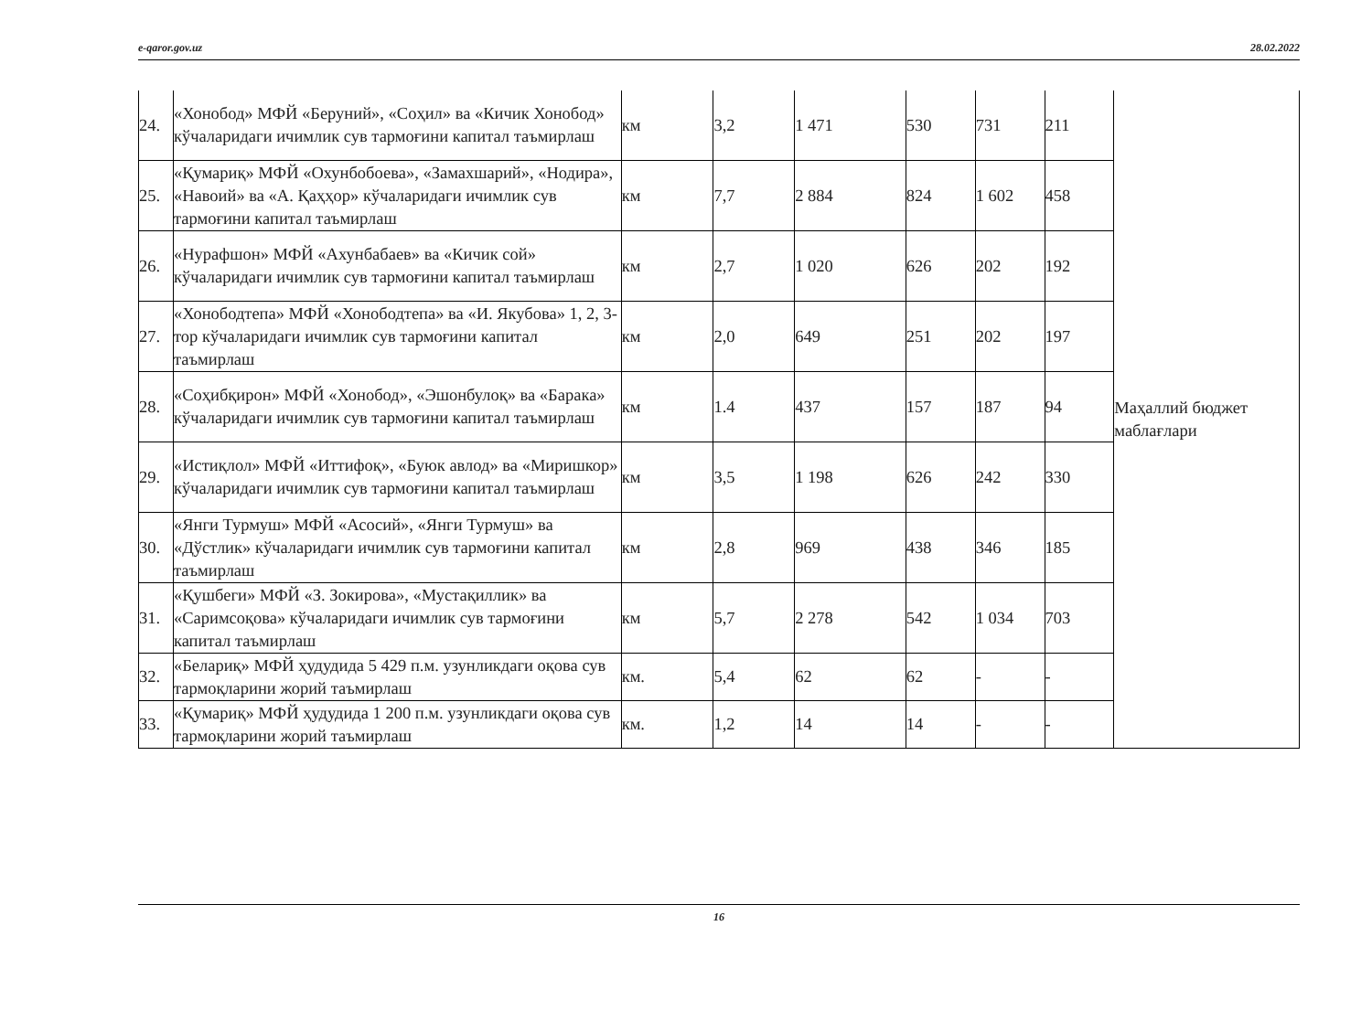e-qaror.gov.uz 28.02.2022
| 24. | «Хонобод» МФЙ «Беруний», «Соҳил» ва «Кичик Хонобод» кўчаларидаги ичимлик сув тармоғини капитал таъмирлаш | км | 3,2 | 1 471 | 530 | 731 | 211 | Маҳаллий бюджет маблағлари |
| 25. | «Қумариқ» МФЙ «Охунбобоева», «Замахшарий», «Нодира», «Навоий» ва «А. Қаҳҳор» кўчаларидаги ичимлик сув тармоғини капитал таъмирлаш | км | 7,7 | 2 884 | 824 | 1 602 | 458 | |
| 26. | «Нурафшон» МФЙ «Ахунбабаев» ва «Кичик сой» кўчаларидаги ичимлик сув тармоғини капитал таъмирлаш | км | 2,7 | 1 020 | 626 | 202 | 192 | |
| 27. | «Хонободтепа» МФЙ «Хонободтепа» ва «И. Якубова» 1, 2, 3-тор кўчаларидаги ичимлик сув тармоғини капитал таъмирлаш | км | 2,0 | 649 | 251 | 202 | 197 | |
| 28. | «Соҳибқирон» МФЙ «Хонобод», «Эшонбулоқ» ва «Барака» кўчаларидаги ичимлик сув тармоғини капитал таъмирлаш | км | 1.4 | 437 | 157 | 187 | 94 | |
| 29. | «Истиқлол» МФЙ «Иттифоқ», «Буюк авлод» ва «Миришкор» кўчаларидаги ичимлик сув тармоғини капитал таъмирлаш | км | 3,5 | 1 198 | 626 | 242 | 330 | |
| 30. | «Янги Турмуш» МФЙ «Асосий», «Янги Турмуш» ва «Дўстлик» кўчаларидаги ичимлик сув тармоғини капитал таъмирлаш | км | 2,8 | 969 | 438 | 346 | 185 | |
| 31. | «Қушбеги» МФЙ «З. Зокирова», «Мустақиллик» ва «Саримсоқова» кўчаларидаги ичимлик сув тармоғини капитал таъмирлаш | км | 5,7 | 2 278 | 542 | 1 034 | 703 | |
| 32. | «Белариқ» МФЙ ҳудудида 5 429 п.м. узунликдаги оқова сув тармоқларини жорий таъмирлаш | км. | 5,4 | 62 | 62 | - | - | |
| 33. | «Қумариқ» МФЙ ҳудудида 1 200 п.м. узунликдаги оқова сув тармоқларини жорий таъмирлаш | км. | 1,2 | 14 | 14 | - | - | |
16